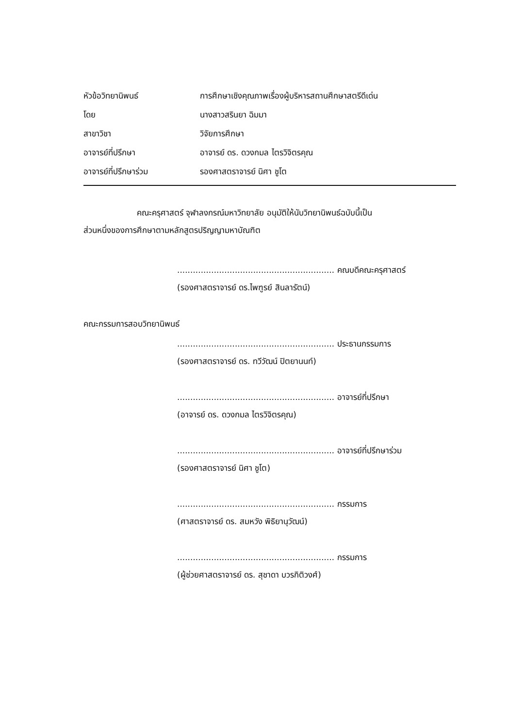หัวข้อวิทยานิพนธ์ การศึกษาเชิงคุณภาพเรื่องผู้บริหารสถานศึกษาสตรีดีเด่น
โดย นางสาวสรินยา ฉิมมา
สาขาวิชา วิจัยการศึกษา
อาจารย์ที่ปรึกษา อาจารย์ ดร. ดวงกมล ไตรวิจิตรคุณ
อาจารย์ที่ปรึกษาร่วม รองศาสตราจารย์ นิศา ชูโต
คณะครุศาสตร์ จุฬาลงกรณ์มหาวิทยาลัย อนุมัติให้นับวิทยานิพนธ์ฉบับนี้เป็น
ส่วนหนึ่งของการศึกษาตามหลักสูตรปริญญามหาบัณฑิต
............................................................ คณบดีคณะครุศาสตร์
(รองศาสตราจารย์ ดร.ไพฑูรย์ สินลารัตน์)
คณะกรรมการสอบวิทยานิพนธ์
............................................................ ประธานกรรมการ
(รองศาสตราจารย์ ดร. ทวีวัฒน์ ปิตยานนท์)
............................................................ อาจารย์ที่ปรึกษา
(อาจารย์ ดร. ดวงกมล ไตรวิจิตรคุณ)
............................................................ อาจารย์ที่ปรึกษาร่วม
(รองศาสตราจารย์ นิศา ชูโต)
............................................................ กรรมการ
(ศาสตราจารย์ ดร. สมหวัง พิธิยานุวัฒน์)
............................................................ กรรมการ
(ผู้ช่วยศาสตราจารย์ ดร. สุชาดา บวรกิติวงศ์)